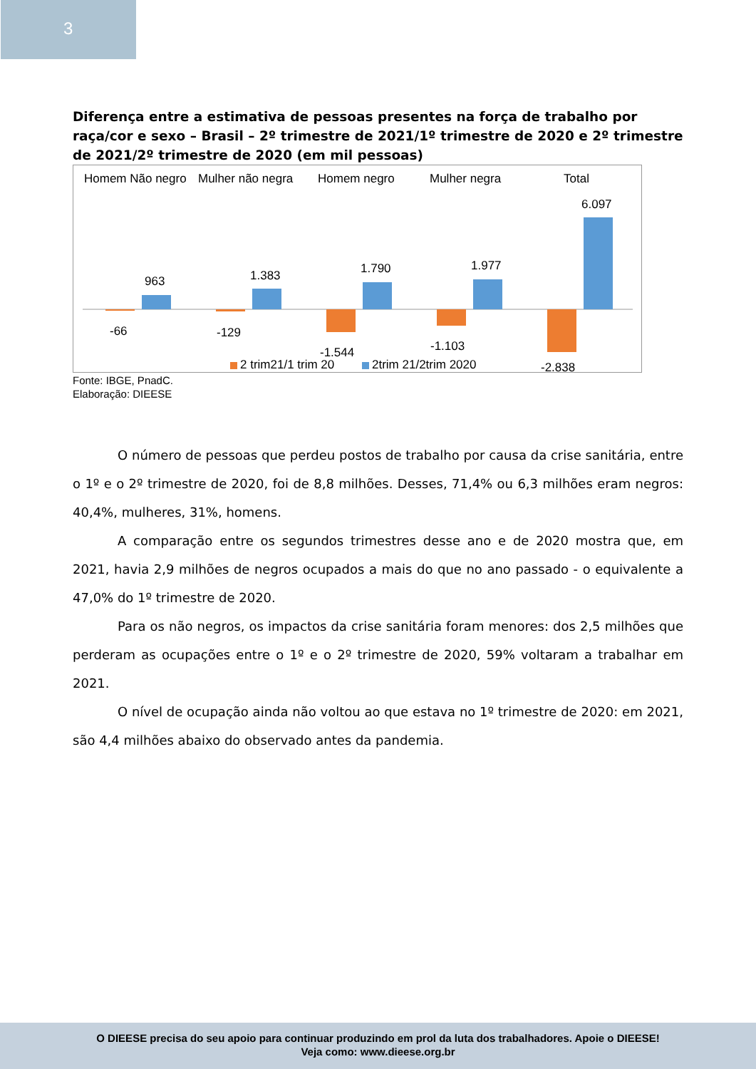3
Diferença entre a estimativa de pessoas presentes na força de trabalho por raça/cor e sexo – Brasil – 2º trimestre de 2021/1º trimestre de 2020 e 2º trimestre de 2021/2º trimestre de 2020 (em mil pessoas)
Homem Não negro
Mulher não negra
Homem negro
Mulher negra
Total
963
1.383
1.790
1.977
6.097
-66
-129
-1.544
-1.103
-2.838
2 trim21/1 trim 20
2trim 21/2trim 2020
Fonte: IBGE, PnadC.
Elaboração: DIEESE
O número de pessoas que perdeu postos de trabalho por causa da crise sanitária, entre o 1º e o 2º trimestre de 2020, foi de 8,8 milhões. Desses, 71,4% ou 6,3 milhões eram negros: 40,4%, mulheres, 31%, homens.
A comparação entre os segundos trimestres desse ano e de 2020 mostra que, em 2021, havia 2,9 milhões de negros ocupados a mais do que no ano passado - o equivalente a 47,0% do 1º trimestre de 2020.
Para os não negros, os impactos da crise sanitária foram menores: dos 2,5 milhões que perderam as ocupações entre o 1º e o 2º trimestre de 2020, 59% voltaram a trabalhar em 2021.
O nível de ocupação ainda não voltou ao que estava no 1º trimestre de 2020: em 2021, são 4,4 milhões abaixo do observado antes da pandemia.
O DIEESE precisa do seu apoio para continuar produzindo em prol da luta dos trabalhadores. Apoie o DIEESE!
Veja como: www.dieese.org.br